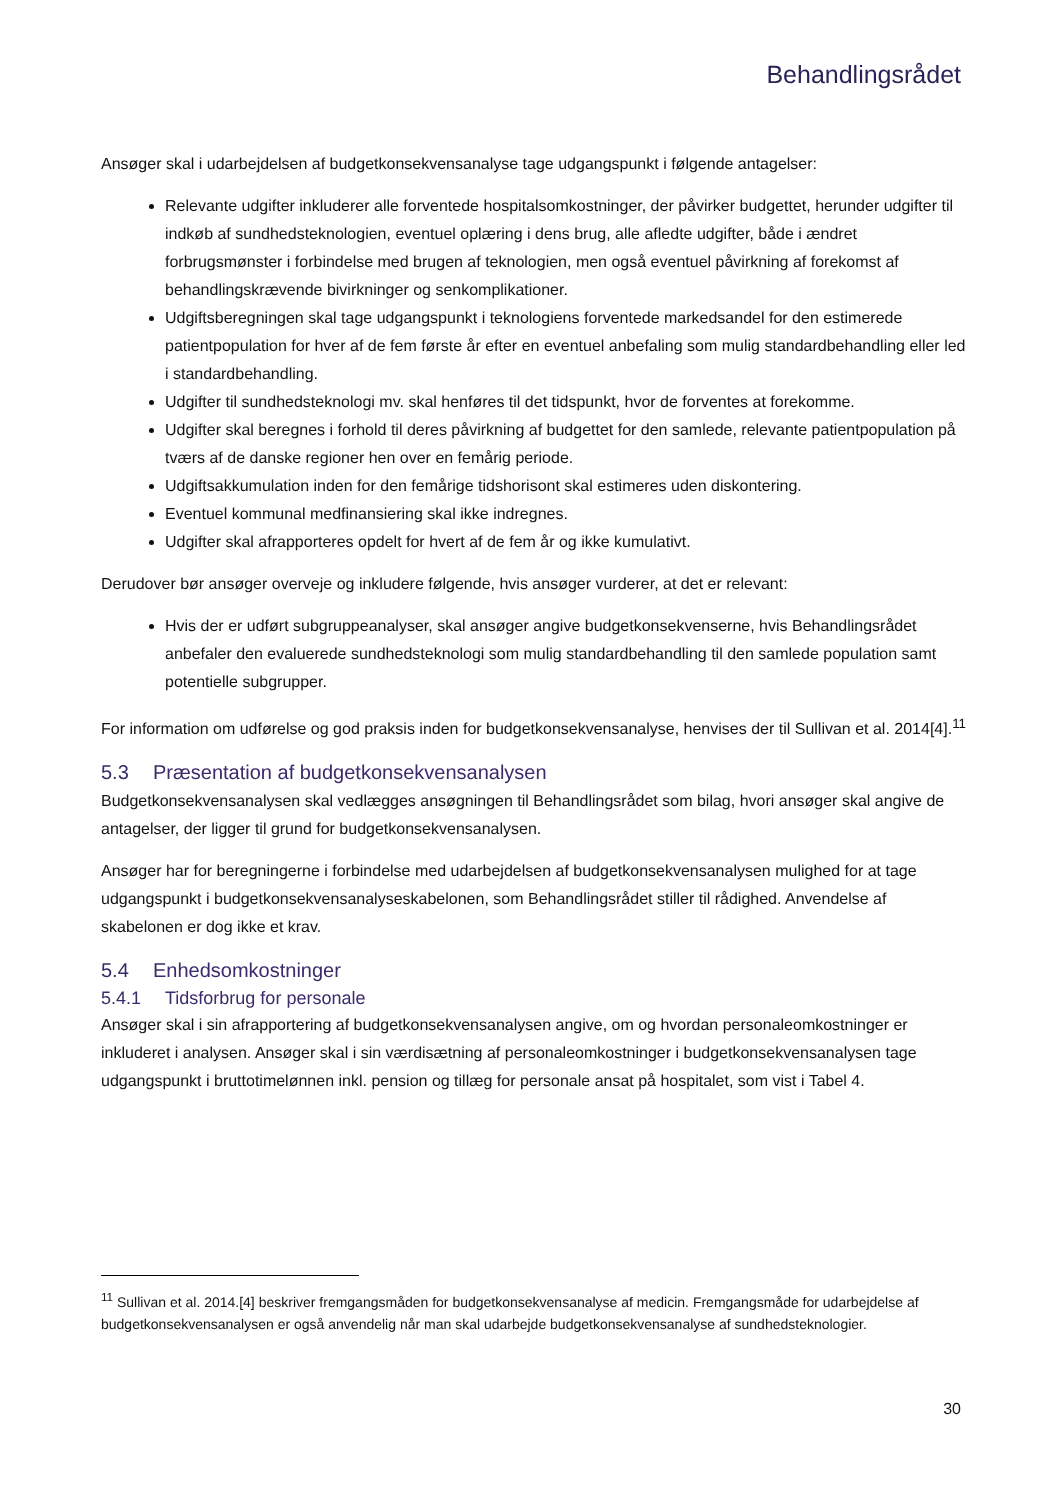Behandlingsrådet
Ansøger skal i udarbejdelsen af budgetkonsekvensanalyse tage udgangspunkt i følgende antagelser:
Relevante udgifter inkluderer alle forventede hospitalsomkostninger, der påvirker budgettet, herunder udgifter til indkøb af sundhedsteknologien, eventuel oplæring i dens brug, alle afledte udgifter, både i ændret forbrugsmønster i forbindelse med brugen af teknologien, men også eventuel påvirkning af forekomst af behandlingskrævende bivirkninger og senkomplikationer.
Udgiftsberegningen skal tage udgangspunkt i teknologiens forventede markedsandel for den estimerede patientpopulation for hver af de fem første år efter en eventuel anbefaling som mulig standardbehandling eller led i standardbehandling.
Udgifter til sundhedsteknologi mv. skal henføres til det tidspunkt, hvor de forventes at forekomme.
Udgifter skal beregnes i forhold til deres påvirkning af budgettet for den samlede, relevante patientpopulation på tværs af de danske regioner hen over en femårig periode.
Udgiftsakkumulation inden for den femårige tidshorisont skal estimeres uden diskontering.
Eventuel kommunal medfinansiering skal ikke indregnes.
Udgifter skal afrapporteres opdelt for hvert af de fem år og ikke kumulativt.
Derudover bør ansøger overveje og inkludere følgende, hvis ansøger vurderer, at det er relevant:
Hvis der er udført subgruppeanalyser, skal ansøger angive budgetkonsekvenserne, hvis Behandlingsrådet anbefaler den evaluerede sundhedsteknologi som mulig standardbehandling til den samlede population samt potentielle subgrupper.
For information om udførelse og god praksis inden for budgetkonsekvensanalyse, henvises der til Sullivan et al. 2014[4].<sup>11</sup>
5.3 Præsentation af budgetkonsekvensanalysen
Budgetkonsekvensanalysen skal vedlægges ansøgningen til Behandlingsrådet som bilag, hvori ansøger skal angive de antagelser, der ligger til grund for budgetkonsekvensanalysen.
Ansøger har for beregningerne i forbindelse med udarbejdelsen af budgetkonsekvensanalysen mulighed for at tage udgangspunkt i budgetkonsekvensanalyseskabelonen, som Behandlingsrådet stiller til rådighed. Anvendelse af skabelonen er dog ikke et krav.
5.4 Enhedsomkostninger
5.4.1 Tidsforbrug for personale
Ansøger skal i sin afrapportering af budgetkonsekvensanalysen angive, om og hvordan personaleomkostninger er inkluderet i analysen. Ansøger skal i sin værdisætning af personaleomkostninger i budgetkonsekvensanalysen tage udgangspunkt i bruttotimelønnen inkl. pension og tillæg for personale ansat på hospitalet, som vist i Tabel 4.
<sup>11</sup> Sullivan et al. 2014.[4] beskriver fremgangsmåden for budgetkonsekvensanalyse af medicin. Fremgangsmåde for udarbejdelse af budgetkonsekvensanalysen er også anvendelig når man skal udarbejde budgetkonsekvensanalyse af sundhedsteknologier.
30